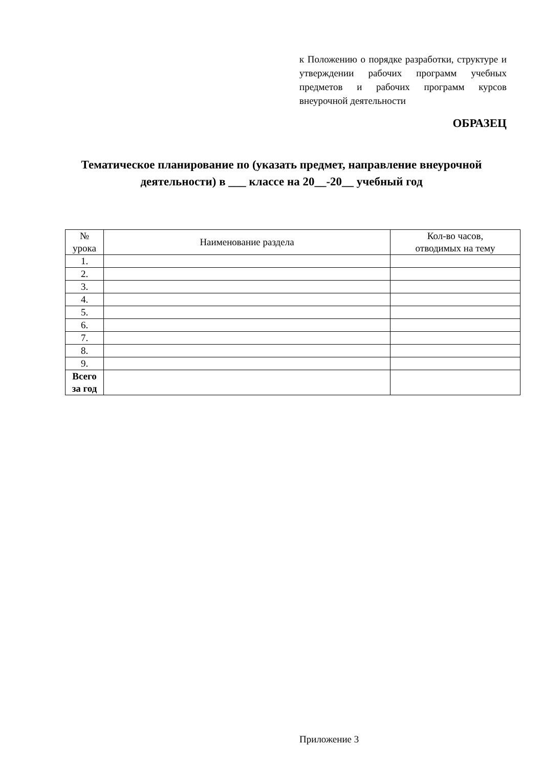к Положению о порядке разработки, структуре и утверждении рабочих программ учебных предметов и рабочих программ курсов внеурочной деятельности
ОБРАЗЕЦ
Тематическое планирование по (указать предмет, направление внеурочной деятельности) в ___ классе на 20__-20__ учебный год
| № урока | Наименование раздела | Кол-во часов, отводимых на тему |
| --- | --- | --- |
| 1. | | |
| 2. | | |
| 3. | | |
| 4. | | |
| 5. | | |
| 6. | | |
| 7. | | |
| 8. | | |
| 9. | | |
| Всего за год | | |
Приложение 3